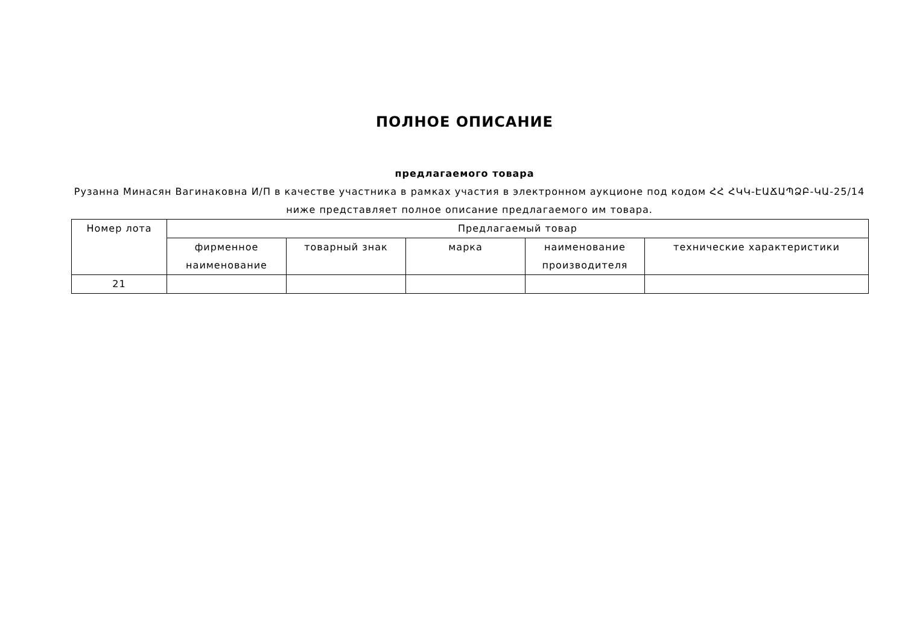ПОЛНОЕ ОПИСАНИЕ
предлагаемого товара
Рузанна Минасян Вагинаковна И/П в качестве участника в рамках участия в электронном аукционе под кодом ՀՀ ՀԿԿ-ԷԱՃԱՊՁԲ-ԿԱ-25/14 ниже представляет полное описание предлагаемого им товара.
| Номер лота | Предлагаемый товар | | | | |
| --- | --- | --- | --- | --- | --- |
| | фирменное наименование | товарный знак | марка | наименование производителя | технические характеристики |
| 21 | | | | | |